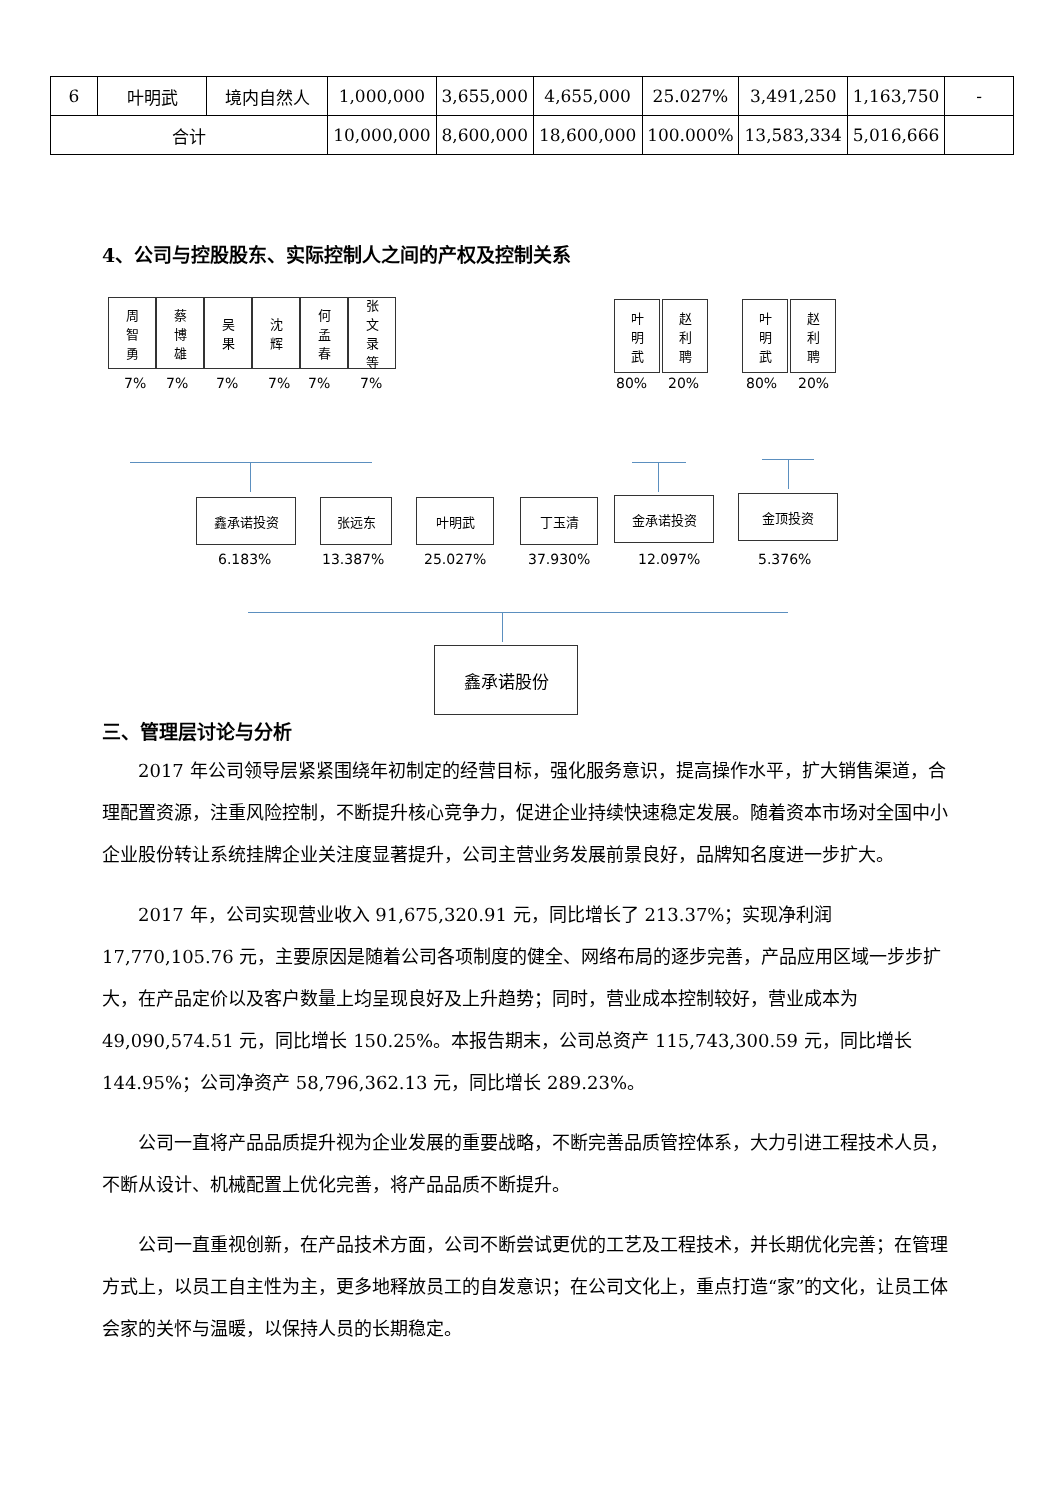| 6 | 叶明武 | 境内自然人 | 1,000,000 | 3,655,000 | 4,655,000 | 25.027% | 3,491,250 | 1,163,750 | - |
| 合计 | | | 10,000,000 | 8,600,000 | 18,600,000 | 100.000% | 13,583,334 | 5,016,666 | |
4、公司与控股股东、实际控制人之间的产权及控制关系
周
智
勇
蔡
博
雄
吴
果
沈
辉
何
孟
春
张
文
录
等
7% 7% 7% 7% 7% 7%
叶
明
武
赵
利
聘
80% 20%
叶
明
武
赵
利
聘
80% 20%
鑫承诺投资 张远东 叶明武 丁玉清 金承诺投资 金顶投资
6.183% 13.387% 25.027% 37.930% 12.097% 5.376%
鑫承诺股份
三、管理层讨论与分析
2017 年公司领导层紧紧围绕年初制定的经营目标，强化服务意识，提高操作水平，扩大销售渠道，合理配置资源，注重风险控制，不断提升核心竞争力，促进企业持续快速稳定发展。随着资本市场对全国中小企业股份转让系统挂牌企业关注度显著提升，公司主营业务发展前景良好，品牌知名度进一步扩大。
2017 年，公司实现营业收入 91,675,320.91 元，同比增长了 213.37%；实现净利润 17,770,105.76 元，主要原因是随着公司各项制度的健全、网络布局的逐步完善，产品应用区域一步步扩大，在产品定价以及客户数量上均呈现良好及上升趋势；同时，营业成本控制较好，营业成本为 49,090,574.51 元，同比增长 150.25%。本报告期末，公司总资产 115,743,300.59 元，同比增长 144.95%；公司净资产 58,796,362.13 元，同比增长 289.23%。
公司一直将产品品质提升视为企业发展的重要战略，不断完善品质管控体系，大力引进工程技术人员，不断从设计、机械配置上优化完善，将产品品质不断提升。
公司一直重视创新，在产品技术方面，公司不断尝试更优的工艺及工程技术，并长期优化完善；在管理方式上，以员工自主性为主，更多地释放员工的自发意识；在公司文化上，重点打造“家”的文化，让员工体会家的关怀与温暖，以保持人员的长期稳定。